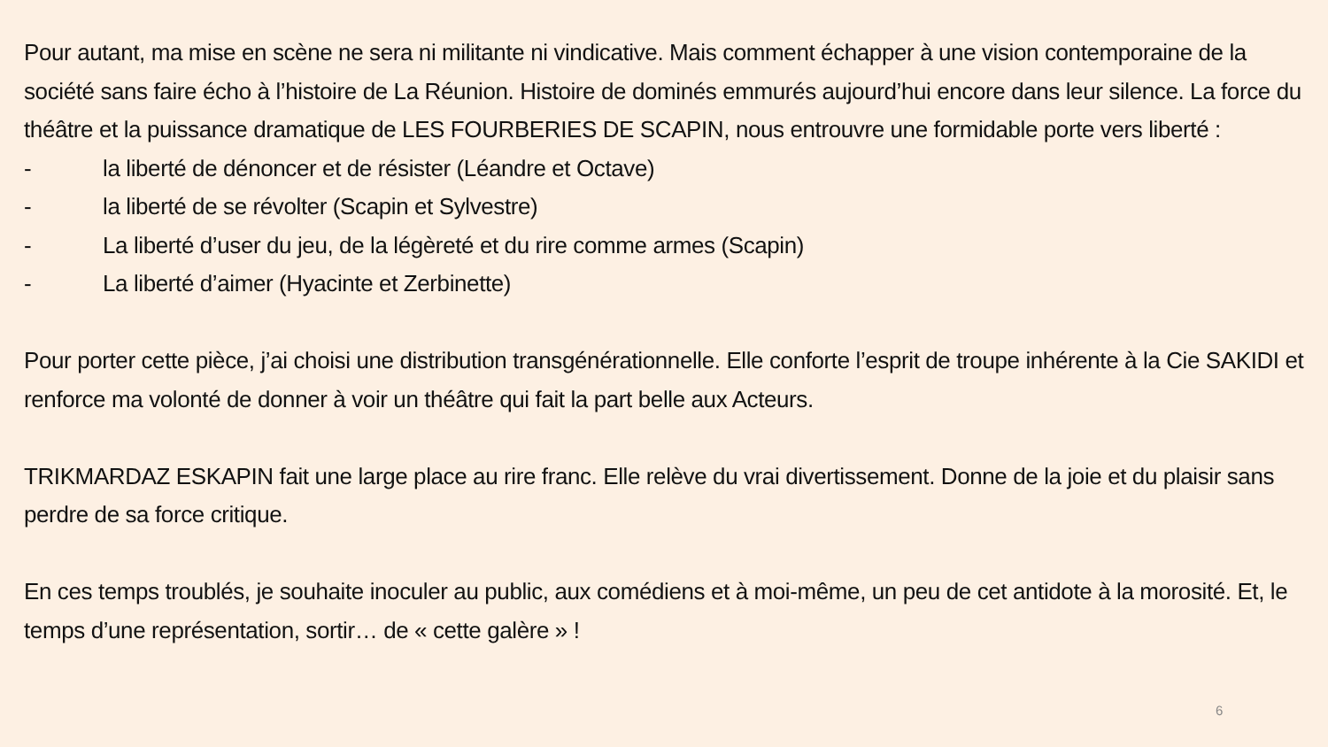Pour autant, ma mise en scène ne sera ni militante ni vindicative. Mais comment échapper à une vision contemporaine de la société sans faire écho à l’histoire de La Réunion. Histoire de dominés emmurés aujourd’hui encore dans leur silence. La force du théâtre et la puissance dramatique de LES FOURBERIES DE SCAPIN, nous entrouvre une formidable porte vers liberté :
- la liberté de dénoncer et de résister (Léandre et Octave)
- la liberté de se révolter (Scapin et Sylvestre)
- La liberté d’user du jeu, de la légèreté et du rire comme armes (Scapin)
- La liberté d’aimer (Hyacinte et Zerbinette)
Pour porter cette pièce, j’ai choisi une distribution transgénérationnelle. Elle conforte l’esprit de troupe inhérente à la Cie SAKIDI et renforce ma volonté de donner à voir un théâtre qui fait la part belle aux Acteurs.
TRIKMARDAZ ESKAPIN fait une large place au rire franc. Elle relève du vrai divertissement. Donne de la joie et du plaisir sans perdre de sa force critique.
En ces temps troublés, je souhaite inoculer au public, aux comédiens et à moi-même, un peu de cet antidote à la morosité. Et, le temps d’une représentation, sortir… de « cette galère » !
6